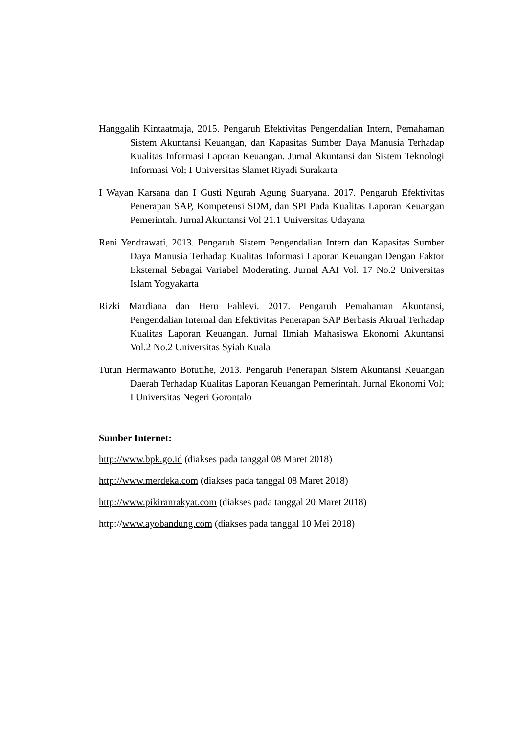Hanggalih Kintaatmaja, 2015. Pengaruh Efektivitas Pengendalian Intern, Pemahaman Sistem Akuntansi Keuangan, dan Kapasitas Sumber Daya Manusia Terhadap Kualitas Informasi Laporan Keuangan. Jurnal Akuntansi dan Sistem Teknologi Informasi Vol; I Universitas Slamet Riyadi Surakarta
I Wayan Karsana dan I Gusti Ngurah Agung Suaryana. 2017. Pengaruh Efektivitas Penerapan SAP, Kompetensi SDM, dan SPI Pada Kualitas Laporan Keuangan Pemerintah. Jurnal Akuntansi Vol 21.1 Universitas Udayana
Reni Yendrawati, 2013. Pengaruh Sistem Pengendalian Intern dan Kapasitas Sumber Daya Manusia Terhadap Kualitas Informasi Laporan Keuangan Dengan Faktor Eksternal Sebagai Variabel Moderating. Jurnal AAI Vol. 17 No.2 Universitas Islam Yogyakarta
Rizki Mardiana dan Heru Fahlevi. 2017. Pengaruh Pemahaman Akuntansi, Pengendalian Internal dan Efektivitas Penerapan SAP Berbasis Akrual Terhadap Kualitas Laporan Keuangan. Jurnal Ilmiah Mahasiswa Ekonomi Akuntansi Vol.2 No.2 Universitas Syiah Kuala
Tutun Hermawanto Botutihe, 2013. Pengaruh Penerapan Sistem Akuntansi Keuangan Daerah Terhadap Kualitas Laporan Keuangan Pemerintah. Jurnal Ekonomi Vol; I Universitas Negeri Gorontalo
Sumber Internet:
http://www.bpk.go.id (diakses pada tanggal 08 Maret 2018)
http://www.merdeka.com (diakses pada tanggal 08 Maret 2018)
http://www.pikiranrakyat.com (diakses pada tanggal 20 Maret 2018)
http://www.ayobandung.com (diakses pada tanggal 10 Mei 2018)